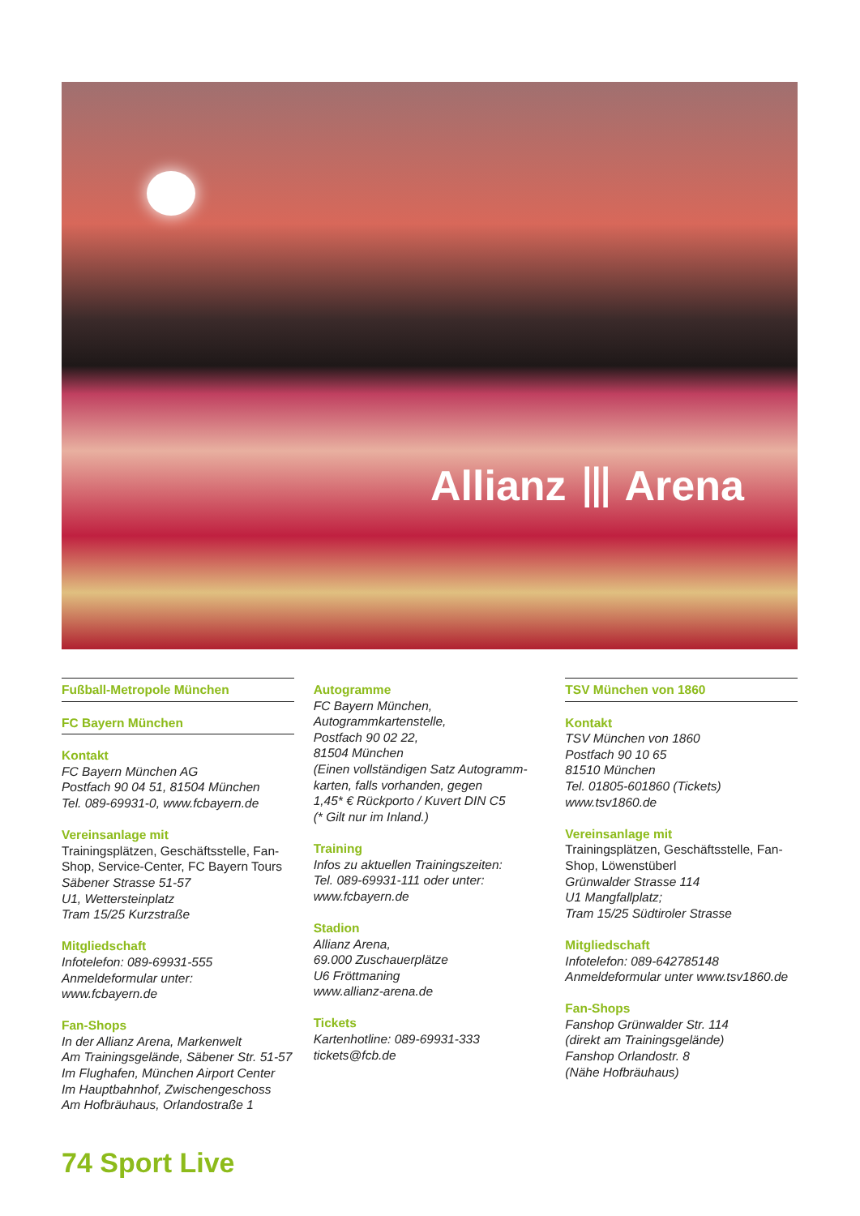Allianz ⦀ Arena
Fußball-Metropole München
FC Bayern München
Kontakt
FC Bayern München AG
Postfach 90 04 51, 81504 München
Tel. 089-69931-0, www.fcbayern.de
Vereinsanlage mit
Trainingsplätzen, Geschäftsstelle, Fan-Shop, Service-Center, FC Bayern Tours
Säbener Strasse 51-57
U1, Wettersteinplatz
Tram 15/25 Kurzstraße
Mitgliedschaft
Infotelefon: 089-69931-555
Anmeldeformular unter:
www.fcbayern.de
Fan-Shops
In der Allianz Arena, Markenwelt
Am Trainingsgelände, Säbener Str. 51-57
Im Flughafen, München Airport Center
Im Hauptbahnhof, Zwischengeschoss
Am Hofbräuhaus, Orlandostraße 1
Autogramme
FC Bayern München,
Autogrammkartenstelle,
Postfach 90 02 22,
81504 München
(Einen vollständigen Satz Autogramm-karten, falls vorhanden, gegen
1,45* € Rückporto / Kuvert DIN C5
(* Gilt nur im Inland.)
Training
Infos zu aktuellen Trainingszeiten:
Tel. 089-69931-111 oder unter:
www.fcbayern.de
Stadion
Allianz Arena,
69.000 Zuschauerplätze
U6 Fröttmaning
www.allianz-arena.de
Tickets
Kartenhotline: 089-69931-333
tickets@fcb.de
TSV München von 1860
Kontakt
TSV München von 1860
Postfach 90 10 65
81510 München
Tel. 01805-601860 (Tickets)
www.tsv1860.de
Vereinsanlage mit
Trainingsplätzen, Geschäftsstelle, Fan-Shop, Löwenstüberl
Grünwalder Strasse 114
U1 Mangfallplatz;
Tram 15/25 Südtiroler Strasse
Mitgliedschaft
Infotelefon: 089-642785148
Anmeldeformular unter www.tsv1860.de
Fan-Shops
Fanshop Grünwalder Str. 114
(direkt am Trainingsgelände)
Fanshop Orlandostr. 8
(Nähe Hofbräuhaus)
74 Sport Live